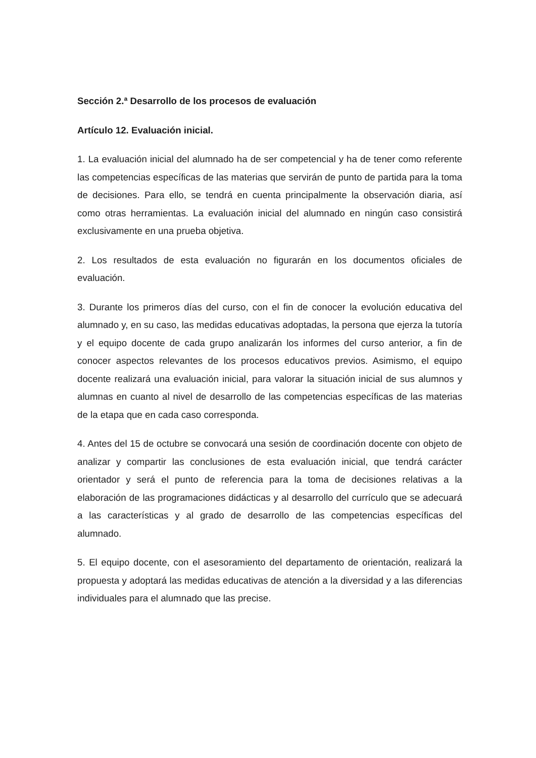Sección 2.ª Desarrollo de los procesos de evaluación
Artículo 12. Evaluación inicial.
1. La evaluación inicial del alumnado ha de ser competencial y ha de tener como referente las competencias específicas de las materias que servirán de punto de partida para la toma de decisiones. Para ello, se tendrá en cuenta principalmente la observación diaria, así como otras herramientas. La evaluación inicial del alumnado en ningún caso consistirá exclusivamente en una prueba objetiva.
2. Los resultados de esta evaluación no figurarán en los documentos oficiales de evaluación.
3. Durante los primeros días del curso, con el fin de conocer la evolución educativa del alumnado y, en su caso, las medidas educativas adoptadas, la persona que ejerza la tutoría y el equipo docente de cada grupo analizarán los informes del curso anterior, a fin de conocer aspectos relevantes de los procesos educativos previos. Asimismo, el equipo docente realizará una evaluación inicial, para valorar la situación inicial de sus alumnos y alumnas en cuanto al nivel de desarrollo de las competencias específicas de las materias de la etapa que en cada caso corresponda.
4. Antes del 15 de octubre se convocará una sesión de coordinación docente con objeto de analizar y compartir las conclusiones de esta evaluación inicial, que tendrá carácter orientador y será el punto de referencia para la toma de decisiones relativas a la elaboración de las programaciones didácticas y al desarrollo del currículo que se adecuará a las características y al grado de desarrollo de las competencias específicas del alumnado.
5. El equipo docente, con el asesoramiento del departamento de orientación, realizará la propuesta y adoptará las medidas educativas de atención a la diversidad y a las diferencias individuales para el alumnado que las precise.